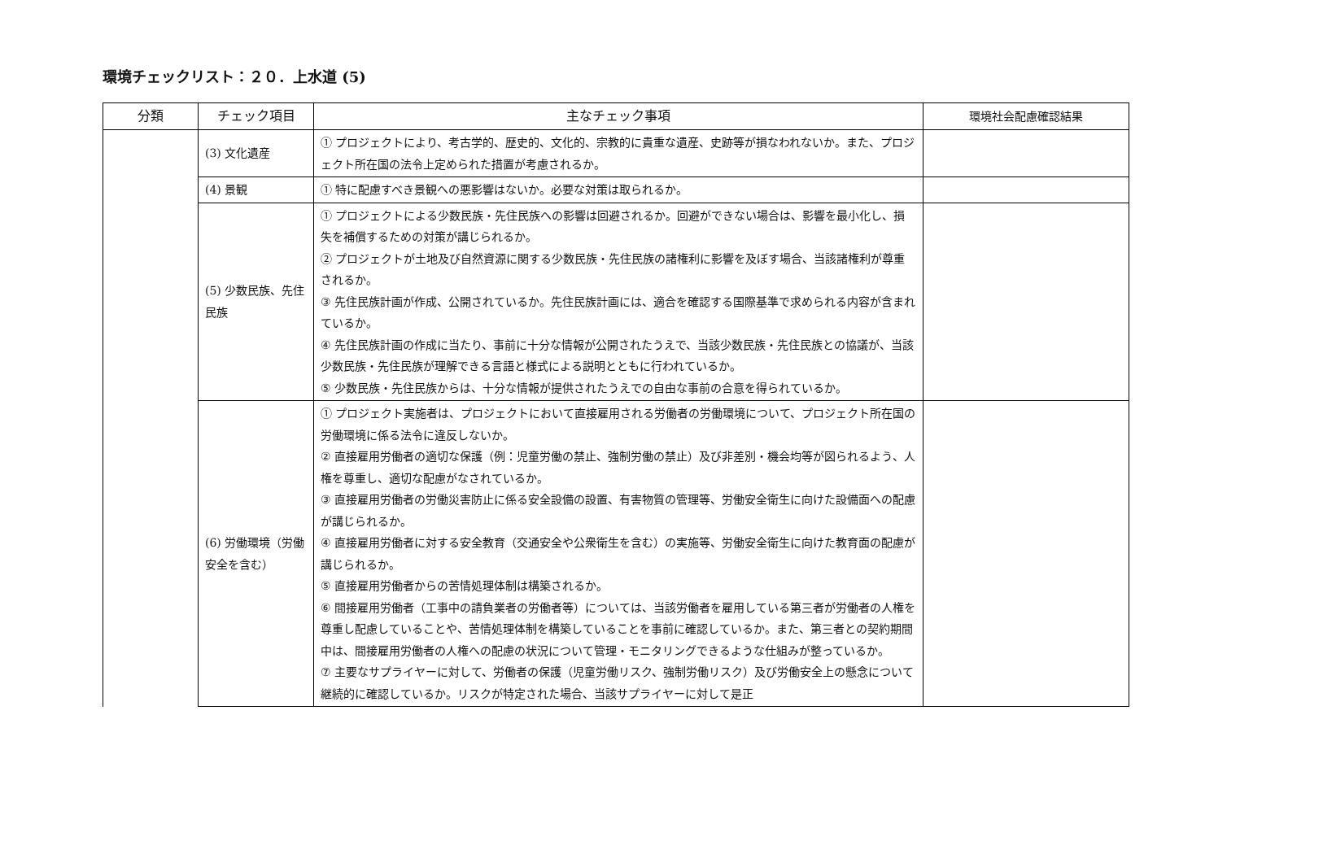環境チェックリスト：２０．上水道 (5)
| 分類 | チェック項目 | 主なチェック事項 | 環境社会配慮確認結果 |
| --- | --- | --- | --- |
| | (3) 文化遺産 | ① プロジェクトにより、考古学的、歴史的、文化的、宗教的に貴重な遺産、史跡等が損なわれないか。また、プロジェクト所在国の法令上定められた措置が考慮されるか。 | |
| | (4) 景観 | ① 特に配慮すべき景観への悪影響はないか。必要な対策は取られるか。 | |
| | (5) 少数民族、先住民族 | ① プロジェクトによる少数民族・先住民族への影響は回避されるか。回避ができない場合は、影響を最小化し、損失を補償するための対策が講じられるか。 ② プロジェクトが土地及び自然資源に関する少数民族・先住民族の諸権利に影響を及ぼす場合、当該諸権利が尊重されるか。 ③ 先住民族計画が作成、公開されているか。先住民族計画には、適合を確認する国際基準で求められる内容が含まれているか。 ④ 先住民族計画の作成に当たり、事前に十分な情報が公開されたうえで、当該少数民族・先住民族との協議が、当該少数民族・先住民族が理解できる言語と様式による説明とともに行われているか。 ⑤ 少数民族・先住民族からは、十分な情報が提供されたうえでの自由な事前の合意を得られているか。 | |
| | (6) 労働環境（労働安全を含む） | ① プロジェクト実施者は、プロジェクトにおいて直接雇用される労働者の労働環境について、プロジェクト所在国の労働環境に係る法令に違反しないか。 ② 直接雇用労働者の適切な保護（例：児童労働の禁止、強制労働の禁止）及び非差別・機会均等が図られるよう、人権を尊重し、適切な配慮がなされているか。 ③ 直接雇用労働者の労働災害防止に係る安全設備の設置、有害物質の管理等、労働安全衛生に向けた設備面への配慮が講じられるか。 ④ 直接雇用労働者に対する安全教育（交通安全や公衆衛生を含む）の実施等、労働安全衛生に向けた教育面の配慮が講じられるか。 ⑤ 直接雇用労働者からの苦情処理体制は構築されるか。 ⑥ 間接雇用労働者（工事中の請負業者の労働者等）については、当該労働者を雇用している第三者が労働者の人権を尊重し配慮していることや、苦情処理体制を構築していることを事前に確認しているか。また、第三者との契約期間中は、間接雇用労働者の人権への配慮の状況について管理・モニタリングできるような仕組みが整っているか。 ⑦ 主要なサプライヤーに対して、労働者の保護（児童労働リスク、強制労働リスク）及び労働安全上の懸念について継続的に確認しているか。リスクが特定された場合、当該サプライヤーに対して是正 | |